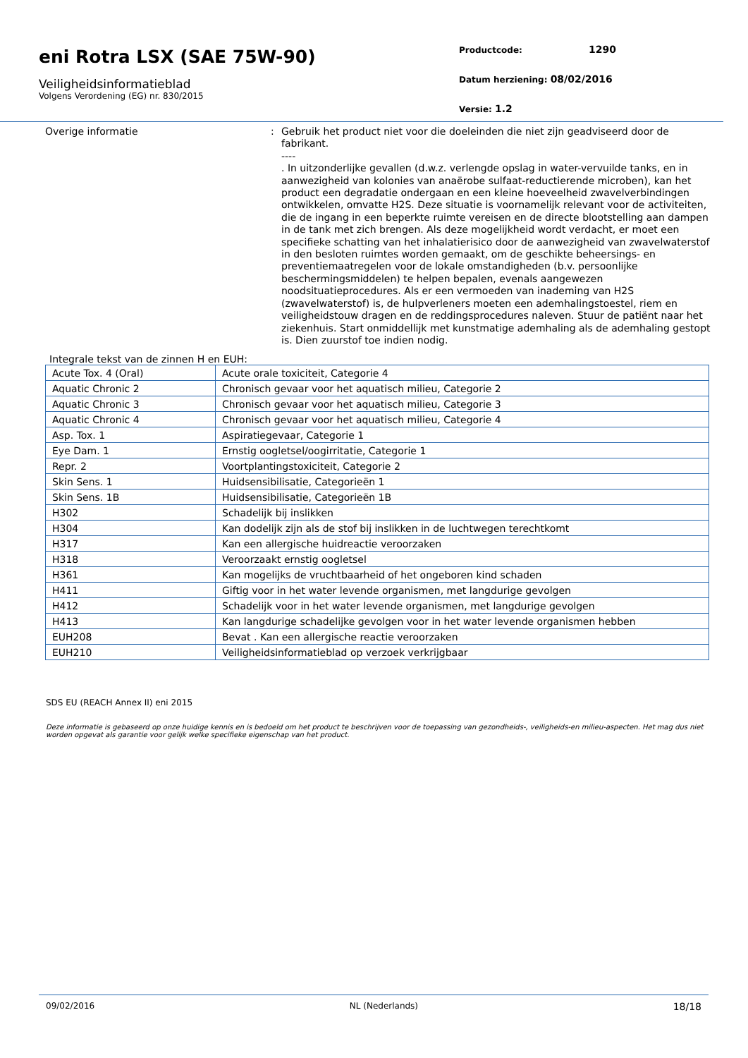eni Rotra LSX (SAE 75W-90)
Veiligheidsinformatieblad
Volgens Verordening (EG) nr. 830/2015
Productcode: 1290
Datum herziening: 08/02/2016
Versie: 1.2
Overige informatie :
Gebruik het product niet voor die doeleinden die niet zijn geadviseerd door de fabrikant.
----
. In uitzonderlijke gevallen (d.w.z. verlengde opslag in water-vervuilde tanks, en in aanwezigheid van kolonies van anaërobe sulfaat-reductierende microben), kan het product een degradatie ondergaan en een kleine hoeveelheid zwavelverbindingen ontwikkelen, omvatte H2S. Deze situatie is voornamelijk relevant voor de activiteiten, die de ingang in een beperkte ruimte vereisen en de directe blootstelling aan dampen in de tank met zich brengen. Als deze mogelijkheid wordt verdacht, er moet een specifieke schatting van het inhalatierisico door de aanwezigheid van zwavelwaterstof in den besloten ruimtes worden gemaakt, om de geschikte beheersings- en preventiemaatregelen voor de lokale omstandigheden (b.v. persoonlijke beschermingsmiddelen) te helpen bepalen, evenals aangewezen noodsituatieprocedures. Als er een vermoeden van inademing van H2S (zwavelwaterstof) is, de hulpverleners moeten een ademhalingstoestel, riem en veiligheidstouw dragen en de reddingsprocedures naleven. Stuur de patiënt naar het ziekenhuis. Start onmiddellijk met kunstmatige ademhaling als de ademhaling gestopt is. Dien zuurstof toe indien nodig.
Integrale tekst van de zinnen H en EUH:
| Acute Tox. 4 (Oral) | Acute orale toxiciteit, Categorie 4 |
| Aquatic Chronic 2 | Chronisch gevaar voor het aquatisch milieu, Categorie 2 |
| Aquatic Chronic 3 | Chronisch gevaar voor het aquatisch milieu, Categorie 3 |
| Aquatic Chronic 4 | Chronisch gevaar voor het aquatisch milieu, Categorie 4 |
| Asp. Tox. 1 | Aspiratiegevaar, Categorie 1 |
| Eye Dam. 1 | Ernstig oogletsel/oogirritatie, Categorie 1 |
| Repr. 2 | Voortplantingstoxiciteit, Categorie 2 |
| Skin Sens. 1 | Huidsensibilisatie, Categorieën 1 |
| Skin Sens. 1B | Huidsensibilisatie, Categorieën 1B |
| H302 | Schadelijk bij inslikken |
| H304 | Kan dodelijk zijn als de stof bij inslikken in de luchtwegen terechtkomt |
| H317 | Kan een allergische huidreactie veroorzaken |
| H318 | Veroorzaakt ernstig oogletsel |
| H361 | Kan mogelijks de vruchtbaarheid of het ongeboren kind schaden |
| H411 | Giftig voor in het water levende organismen, met langdurige gevolgen |
| H412 | Schadelijk voor in het water levende organismen, met langdurige gevolgen |
| H413 | Kan langdurige schadelijke gevolgen voor in het water levende organismen hebben |
| EUH208 | Bevat . Kan een allergische reactie veroorzaken |
| EUH210 | Veiligheidsinformatieblad op verzoek verkrijgbaar |
SDS EU (REACH Annex II) eni 2015
Deze informatie is gebaseerd op onze huidige kennis en is bedoeld om het product te beschrijven voor de toepassing van gezondheids-, veiligheids-en milieu-aspecten. Het mag dus niet worden opgevat als garantie voor gelijk welke specifieke eigenschap van het product.
09/02/2016 NL (Nederlands) 18/18